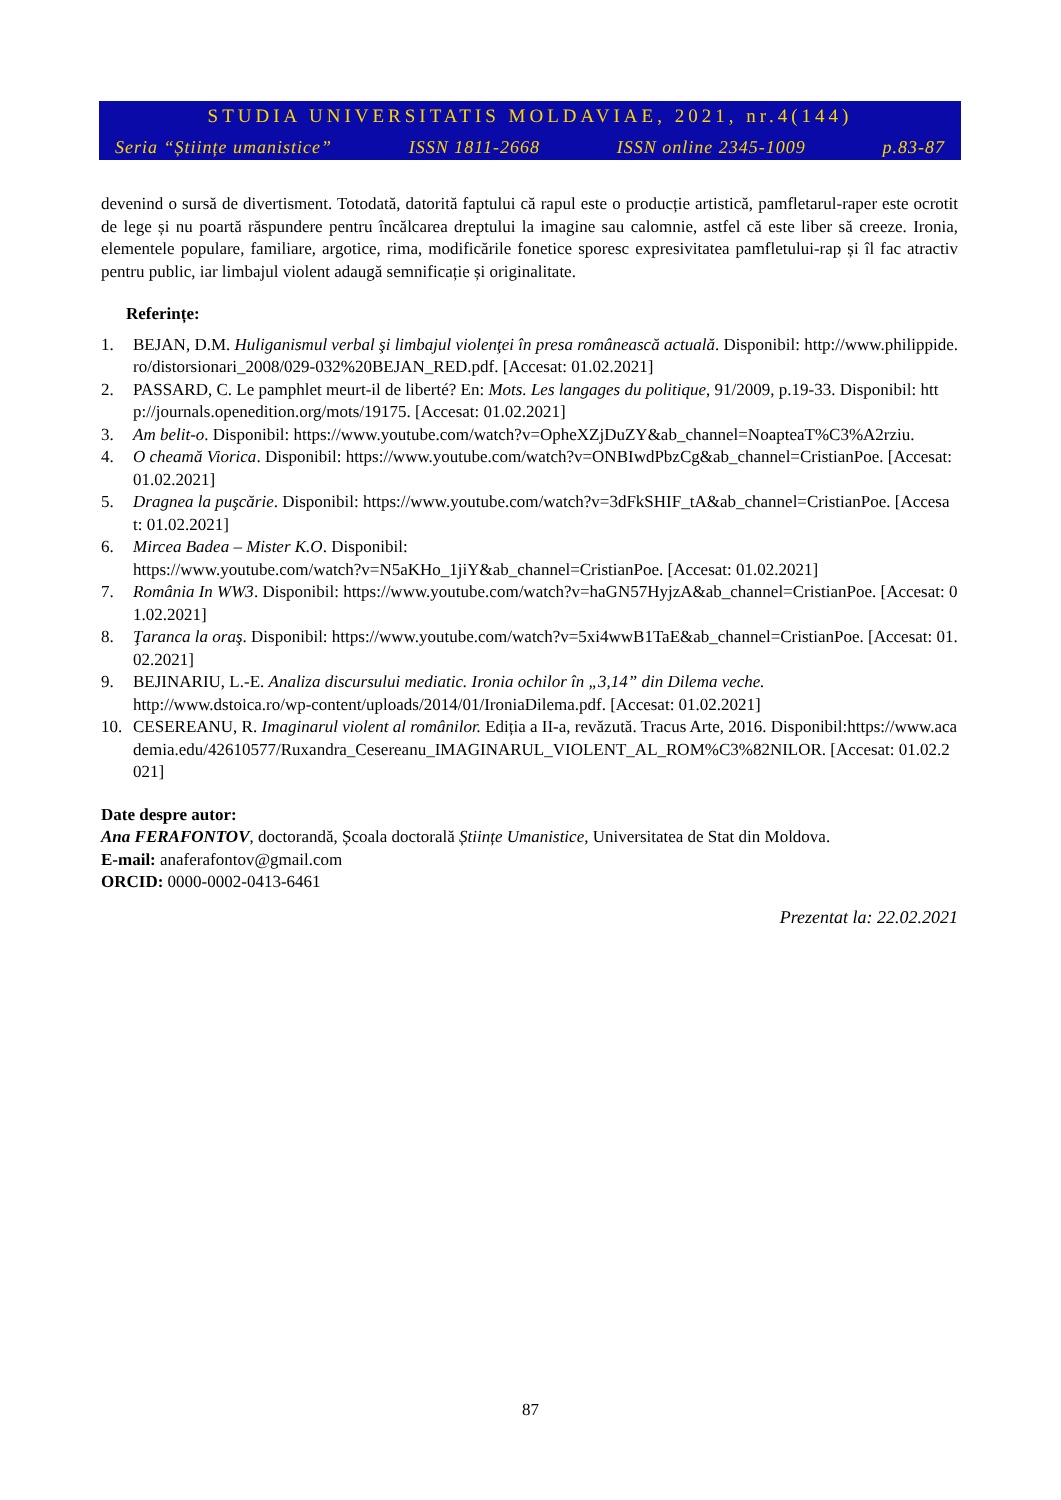STUDIA UNIVERSITATIS MOLDAVIAE, 2021, nr.4(144)
Seria “Științe umanistice” ISSN 1811-2668 ISSN online 2345-1009 p.83-87
devenind o sursă de divertisment. Totodată, datorită faptului că rapul este o producție artistică, pamfletarul-raper este ocrotit de lege și nu poartă răspundere pentru încălcarea dreptului la imagine sau calomnie, astfel că este liber să creeze. Ironia, elementele populare, familiare, argotice, rima, modificările fonetice sporesc expresivitatea pamfletului-rap și îl fac atractiv pentru public, iar limbajul violent adaugă semnificație și originalitate.
Referințe:
1. BEJAN, D.M. Huliganismul verbal şi limbajul violenţei în presa românească actuală. Disponibil: http://www.philippide.ro/distorsionari_2008/029-032%20BEJAN_RED.pdf. [Accesat: 01.02.2021]
2. PASSARD, C. Le pamphlet meurt-il de liberté? En: Mots. Les langages du politique, 91/2009, p.19-33. Disponibil: http://journals.openedition.org/mots/19175. [Accesat: 01.02.2021]
3. Am belit-o. Disponibil: https://www.youtube.com/watch?v=OpheXZjDuZY&ab_channel=NoapteaT%C3%A2rziu.
4. O cheamă Viorica. Disponibil: https://www.youtube.com/watch?v=ONBIwdPbzCg&ab_channel=CristianPoe. [Accesat: 01.02.2021]
5. Dragnea la puşcărie. Disponibil: https://www.youtube.com/watch?v=3dFkSHIF_tA&ab_channel=CristianPoe. [Accesat: 01.02.2021]
6. Mircea Badea – Mister K.O. Disponibil:
https://www.youtube.com/watch?v=N5aKHo_1jiY&ab_channel=CristianPoe. [Accesat: 01.02.2021]
7. România In WW3. Disponibil: https://www.youtube.com/watch?v=haGN57HyjzA&ab_channel=CristianPoe. [Accesat: 01.02.2021]
8. Ţaranca la oraş. Disponibil: https://www.youtube.com/watch?v=5xi4wwB1TaE&ab_channel=CristianPoe. [Accesat: 01.02.2021]
9. BEJINARIU, L.-E. Analiza discursului mediatic. Ironia ochilor în „3,14” din Dilema veche.
http://www.dstoica.ro/wp-content/uploads/2014/01/IroniaDilema.pdf. [Accesat: 01.02.2021]
10. CESEREANU, R. Imaginarul violent al românilor. Ediția a II-a, revăzută. Tracus Arte, 2016. Disponibil:https://www.academia.edu/42610577/Ruxandra_Cesereanu_IMAGINARUL_VIOLENT_AL_ROM%C3%82NILOR. [Accesat: 01.02.2021]
Date despre autor:
Ana FERAFONTOV, doctorandă, Școala doctorală Științe Umanistice, Universitatea de Stat din Moldova.
E-mail: anaferafontov@gmail.com
ORCID: 0000-0002-0413-6461
Prezentat la: 22.02.2021
87